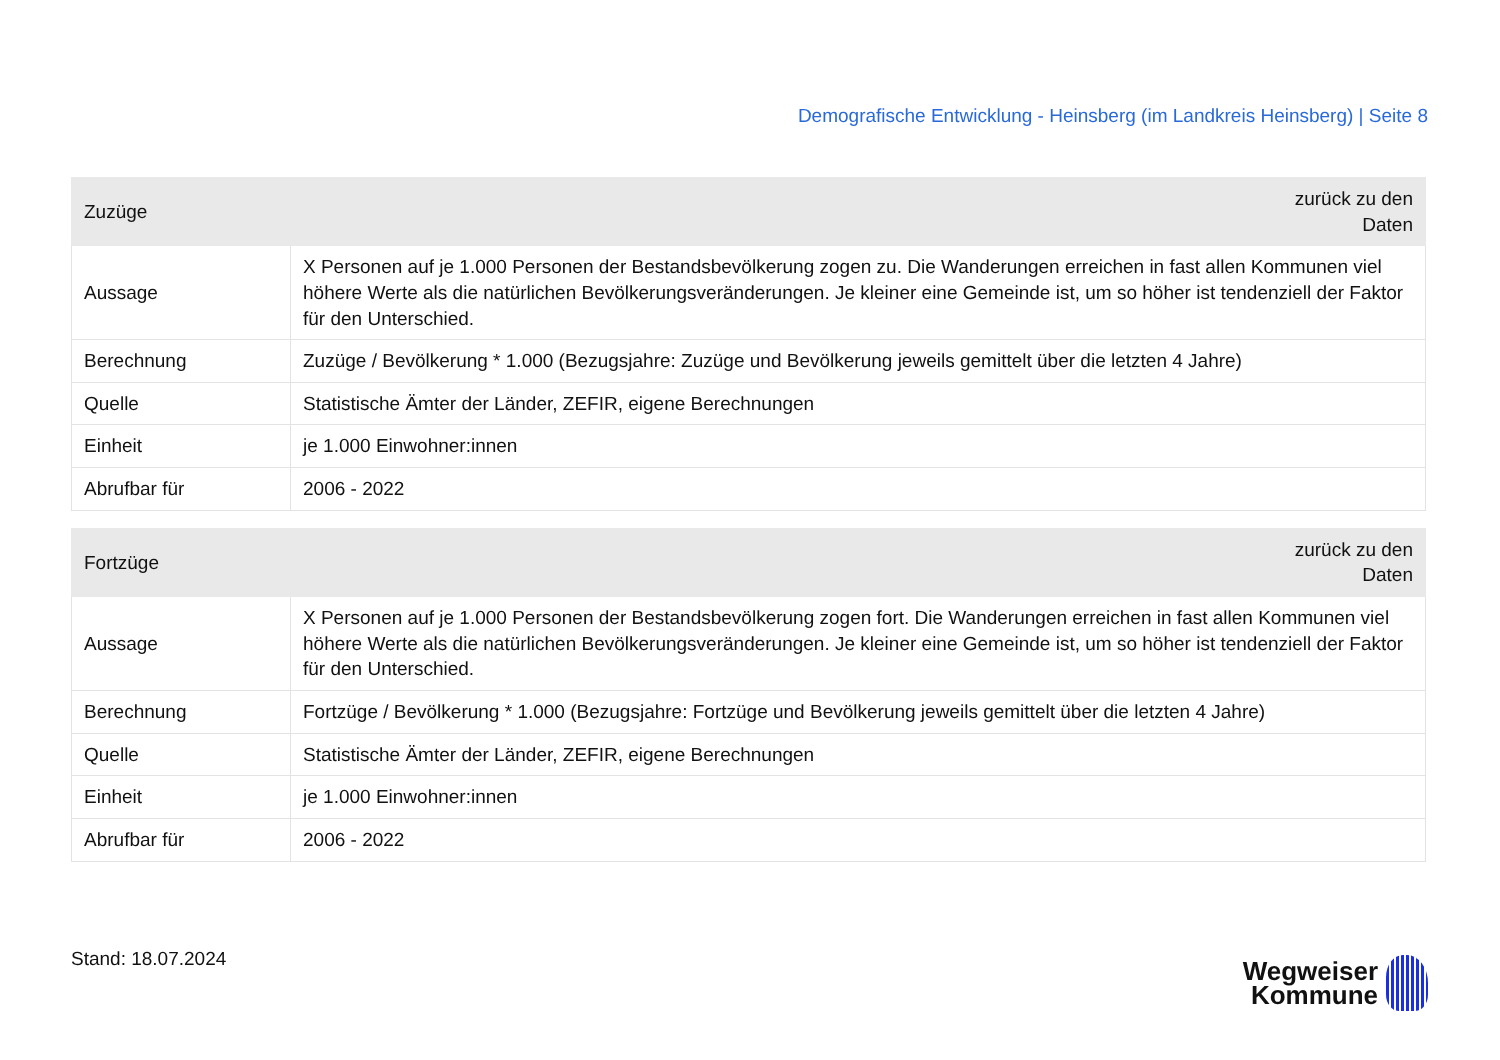Demografische Entwicklung - Heinsberg (im Landkreis Heinsberg) | Seite 8
| Zuzüge | zurück zu den Daten |
| --- | --- |
| Aussage | X Personen auf je 1.000 Personen der Bestandsbevölkerung zogen zu. Die Wanderungen erreichen in fast allen Kommunen viel höhere Werte als die natürlichen Bevölkerungsveränderungen. Je kleiner eine Gemeinde ist, um so höher ist tendenziell der Faktor für den Unterschied. |
| Berechnung | Zuzüge / Bevölkerung * 1.000 (Bezugsjahre: Zuzüge und Bevölkerung jeweils gemittelt über die letzten 4 Jahre) |
| Quelle | Statistische Ämter der Länder, ZEFIR, eigene Berechnungen |
| Einheit | je 1.000 Einwohner:innen |
| Abrufbar für | 2006 - 2022 |
| Fortzüge | zurück zu den Daten |
| --- | --- |
| Aussage | X Personen auf je 1.000 Personen der Bestandsbevölkerung zogen fort. Die Wanderungen erreichen in fast allen Kommunen viel höhere Werte als die natürlichen Bevölkerungsveränderungen. Je kleiner eine Gemeinde ist, um so höher ist tendenziell der Faktor für den Unterschied. |
| Berechnung | Fortzüge / Bevölkerung * 1.000 (Bezugsjahre: Fortzüge und Bevölkerung jeweils gemittelt über die letzten 4 Jahre) |
| Quelle | Statistische Ämter der Länder, ZEFIR, eigene Berechnungen |
| Einheit | je 1.000 Einwohner:innen |
| Abrufbar für | 2006 - 2022 |
Stand: 18.07.2024
Wegweiser
Kommune